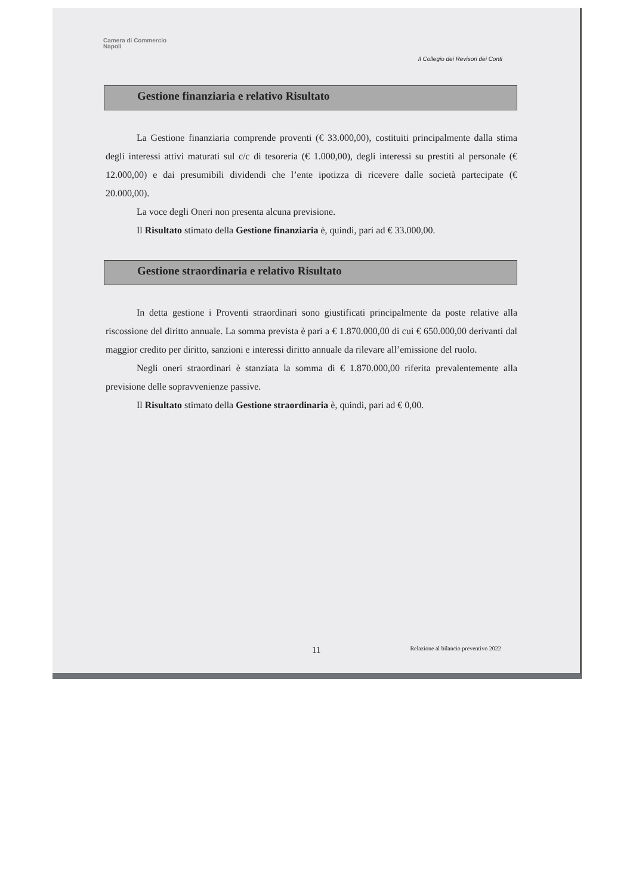Camera di Commercio
Napoli
Il Collegio dei Revisori dei Conti
Gestione finanziaria e relativo Risultato
La Gestione finanziaria comprende proventi (€ 33.000,00), costituiti principalmente dalla stima degli interessi attivi maturati sul c/c di tesoreria (€ 1.000,00), degli interessi su prestiti al personale (€ 12.000,00) e dai presumibili dividendi che l’ente ipotizza di ricevere dalle società partecipate (€ 20.000,00).
La voce degli Oneri non presenta alcuna previsione.
Il Risultato stimato della Gestione finanziaria è, quindi, pari ad € 33.000,00.
Gestione straordinaria e relativo Risultato
In detta gestione i Proventi straordinari sono giustificati principalmente da poste relative alla riscossione del diritto annuale. La somma prevista è pari a € 1.870.000,00 di cui € 650.000,00 derivanti dal maggior credito per diritto, sanzioni e interessi diritto annuale da rilevare all’emissione del ruolo.
Negli oneri straordinari è stanziata la somma di € 1.870.000,00 riferita prevalentemente alla previsione delle sopravvenienze passive.
Il Risultato stimato della Gestione straordinaria è, quindi, pari ad € 0,00.
11 Relazione al bilancio preventivo 2022